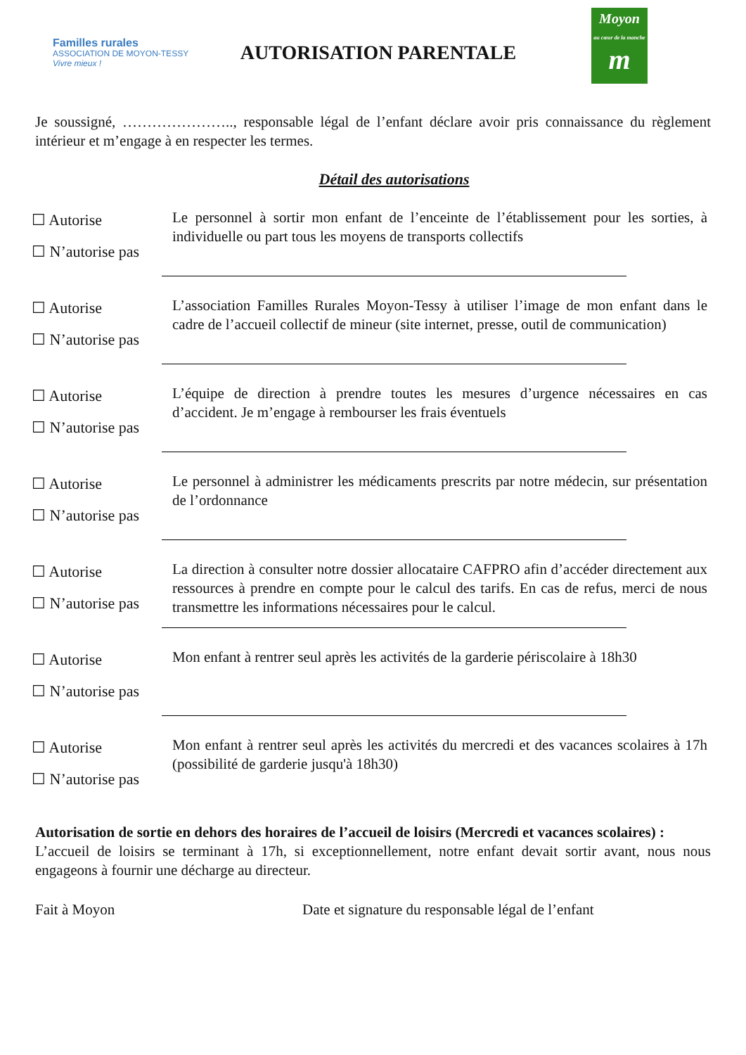Familles rurales ASSOCIATION DE MOYON-TESSY
Vivre mieux !
AUTORISATION PARENTALE
Moyon
au cœur de la manche
m
Je soussigné, ………………….., responsable légal de l’enfant déclare avoir pris connaissance du règlement intérieur et m’engage à en respecter les termes.
Détail des autorisations
☐ Autorise
☐ N’autorise pas
Le personnel à sortir mon enfant de l’enceinte de l’établissement pour les sorties, à individuelle ou part tous les moyens de transports collectifs
☐ Autorise
☐ N’autorise pas
L’association Familles Rurales Moyon-Tessy à utiliser l’image de mon enfant dans le cadre de l’accueil collectif de mineur (site internet, presse, outil de communication)
☐ Autorise
☐ N’autorise pas
L’équipe de direction à prendre toutes les mesures d’urgence nécessaires en cas d’accident. Je m’engage à rembourser les frais éventuels
☐ Autorise
☐ N’autorise pas
Le personnel à administrer les médicaments prescrits par notre médecin, sur présentation de l’ordonnance
☐ Autorise
☐ N’autorise pas
La direction à consulter notre dossier allocataire CAFPRO afin d’accéder directement aux ressources à prendre en compte pour le calcul des tarifs. En cas de refus, merci de nous transmettre les informations nécessaires pour le calcul.
☐ Autorise
☐ N’autorise pas
Mon enfant à rentrer seul après les activités de la garderie périscolaire à 18h30
☐ Autorise
☐ N’autorise pas
Mon enfant à rentrer seul après les activités du mercredi et des vacances scolaires à 17h (possibilité de garderie jusqu'à 18h30)
Autorisation de sortie en dehors des horaires de l’accueil de loisirs (Mercredi et vacances scolaires) :
L’accueil de loisirs se terminant à 17h, si exceptionnellement, notre enfant devait sortir avant, nous nous engageons à fournir une décharge au directeur.
Fait à Moyon Date et signature du responsable légal de l’enfant